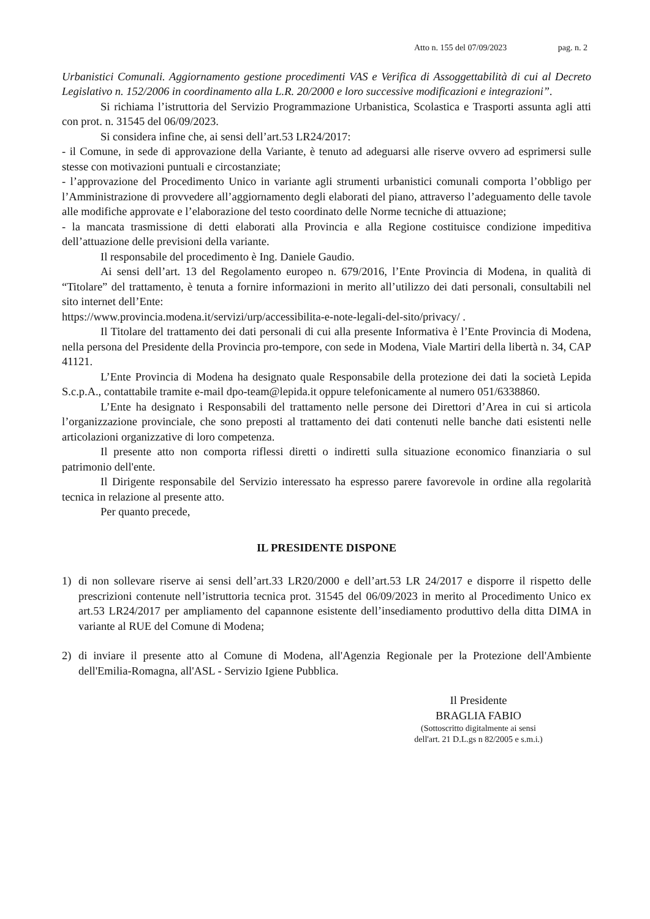Atto n. 155 del 07/09/2023 pag. n. 2
Urbanistici Comunali. Aggiornamento gestione procedimenti VAS e Verifica di Assoggettabilità di cui al Decreto Legislativo n. 152/2006 in coordinamento alla L.R. 20/2000 e loro successive modificazioni e integrazioni”.
Si richiama l’istruttoria del Servizio Programmazione Urbanistica, Scolastica e Trasporti assunta agli atti con prot. n. 31545 del 06/09/2023.
Si considera infine che, ai sensi dell’art.53 LR24/2017:
- il Comune, in sede di approvazione della Variante, è tenuto ad adeguarsi alle riserve ovvero ad esprimersi sulle stesse con motivazioni puntuali e circostanziate;
- l’approvazione del Procedimento Unico in variante agli strumenti urbanistici comunali comporta l’obbligo per l’Amministrazione di provvedere all’aggiornamento degli elaborati del piano, attraverso l’adeguamento delle tavole alle modifiche approvate e l’elaborazione del testo coordinato delle Norme tecniche di attuazione;
- la mancata trasmissione di detti elaborati alla Provincia e alla Regione costituisce condizione impeditiva dell’attuazione delle previsioni della variante.
Il responsabile del procedimento è Ing. Daniele Gaudio.
Ai sensi dell’art. 13 del Regolamento europeo n. 679/2016, l’Ente Provincia di Modena, in qualità di “Titolare” del trattamento, è tenuta a fornire informazioni in merito all’utilizzo dei dati personali, consultabili nel sito internet dell’Ente:
https://www.provincia.modena.it/servizi/urp/accessibilita-e-note-legali-del-sito/privacy/ .
Il Titolare del trattamento dei dati personali di cui alla presente Informativa è l’Ente Provincia di Modena, nella persona del Presidente della Provincia pro-tempore, con sede in Modena, Viale Martiri della libertà n. 34, CAP 41121.
L’Ente Provincia di Modena ha designato quale Responsabile della protezione dei dati la società Lepida S.c.p.A., contattabile tramite e-mail dpo-team@lepida.it oppure telefonicamente al numero 051/6338860.
L’Ente ha designato i Responsabili del trattamento nelle persone dei Direttori d’Area in cui si articola l’organizzazione provinciale, che sono preposti al trattamento dei dati contenuti nelle banche dati esistenti nelle articolazioni organizzative di loro competenza.
Il presente atto non comporta riflessi diretti o indiretti sulla situazione economico finanziaria o sul patrimonio dell'ente.
Il Dirigente responsabile del Servizio interessato ha espresso parere favorevole in ordine alla regolarità tecnica in relazione al presente atto.
Per quanto precede,
IL PRESIDENTE DISPONE
1) di non sollevare riserve ai sensi dell’art.33 LR20/2000 e dell’art.53 LR 24/2017 e disporre il rispetto delle prescrizioni contenute nell’istruttoria tecnica prot. 31545 del 06/09/2023 in merito al Procedimento Unico ex art.53 LR24/2017 per ampliamento del capannone esistente dell’insediamento produttivo della ditta DIMA in variante al RUE del Comune di Modena;
2) di inviare il presente atto al Comune di Modena, all'Agenzia Regionale per la Protezione dell'Ambiente dell'Emilia-Romagna, all'ASL - Servizio Igiene Pubblica.
Il Presidente
BRAGLIA FABIO
(Sottoscritto digitalmente ai sensi
dell'art. 21 D.L.gs n 82/2005 e s.m.i.)